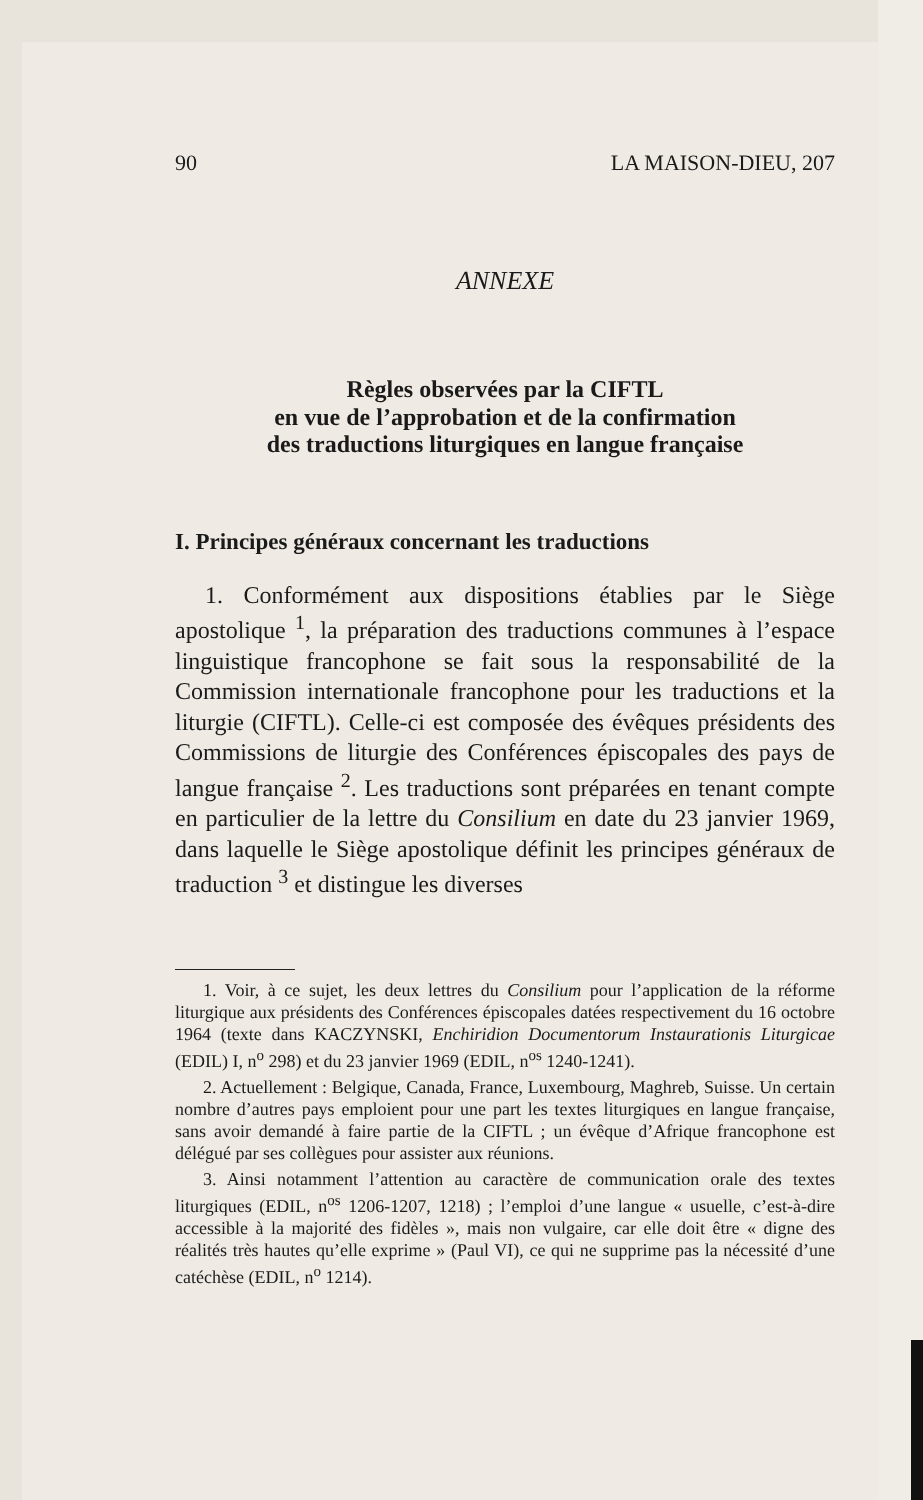90 LA MAISON-DIEU, 207
ANNEXE
Règles observées par la CIFTL
en vue de l’approbation et de la confirmation
des traductions liturgiques en langue française
I. Principes généraux concernant les traductions
1. Conformément aux dispositions établies par le Siège apostolique <sup>1</sup>, la préparation des traductions communes à l’espace linguistique francophone se fait sous la responsabilité de la Commission internationale francophone pour les traductions et la liturgie (CIFTL). Celle-ci est composée des évêques présidents des Commissions de liturgie des Conférences épiscopales des pays de langue française <sup>2</sup>. Les traductions sont préparées en tenant compte en particulier de la lettre du Consilium en date du 23 janvier 1969, dans laquelle le Siège apostolique définit les principes généraux de traduction <sup>3</sup> et distingue les diverses
1. Voir, à ce sujet, les deux lettres du Consilium pour l’application de la réforme liturgique aux présidents des Conférences épiscopales datées respectivement du 16 octobre 1964 (texte dans KACZYNSKI, Enchiridion Documentorum Instaurationis Liturgicae (EDIL) I, n<sup>o</sup> 298) et du 23 janvier 1969 (EDIL, n<sup>os</sup> 1240-1241).
2. Actuellement : Belgique, Canada, France, Luxembourg, Maghreb, Suisse. Un certain nombre d’autres pays emploient pour une part les textes liturgiques en langue française, sans avoir demandé à faire partie de la CIFTL ; un évêque d’Afrique francophone est délégué par ses collègues pour assister aux réunions.
3. Ainsi notamment l’attention au caractère de communication orale des textes liturgiques (EDIL, n<sup>os</sup> 1206-1207, 1218) ; l’emploi d’une langue « usuelle, c’est-à-dire accessible à la majorité des fidèles », mais non vulgaire, car elle doit être « digne des réalités très hautes qu’elle exprime » (Paul VI), ce qui ne supprime pas la nécessité d’une catéchèse (EDIL, n<sup>o</sup> 1214).